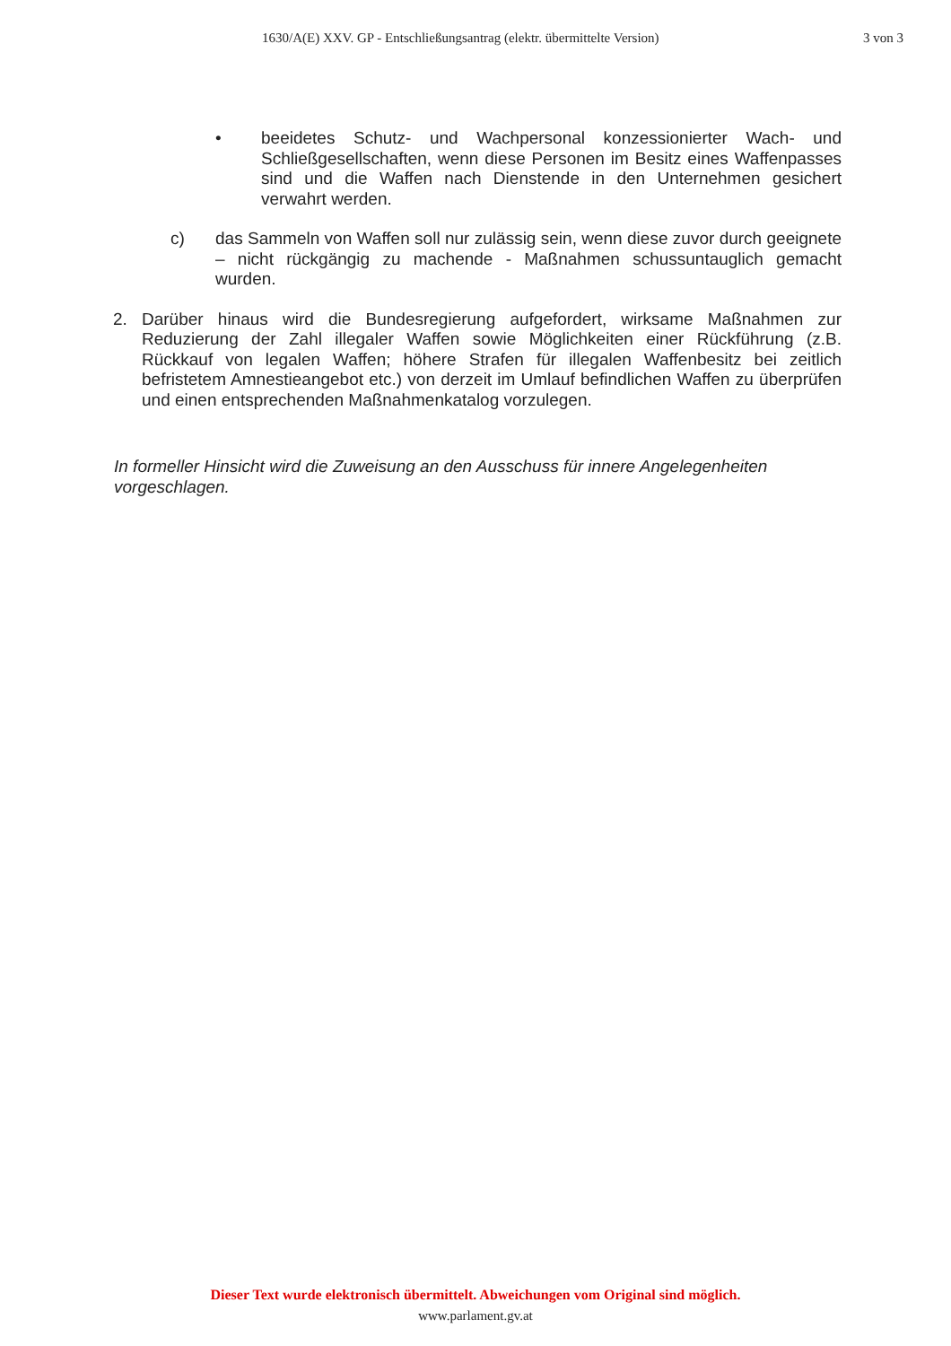1630/A(E) XXV. GP - Entschließungsantrag (elektr. übermittelte Version) 3 von 3
• beeidetes Schutz- und Wachpersonal konzessionierter Wach- und Schließgesellschaften, wenn diese Personen im Besitz eines Waffenpasses sind und die Waffen nach Dienstende in den Unternehmen gesichert verwahrt werden.
c) das Sammeln von Waffen soll nur zulässig sein, wenn diese zuvor durch geeignete – nicht rückgängig zu machende - Maßnahmen schussuntauglich gemacht wurden.
2. Darüber hinaus wird die Bundesregierung aufgefordert, wirksame Maßnahmen zur Reduzierung der Zahl illegaler Waffen sowie Möglichkeiten einer Rückführung (z.B. Rückkauf von legalen Waffen; höhere Strafen für illegalen Waffenbesitz bei zeitlich befristetem Amnestieangebot etc.) von derzeit im Umlauf befindlichen Waffen zu überprüfen und einen entsprechenden Maßnahmenkatalog vorzulegen.
In formeller Hinsicht wird die Zuweisung an den Ausschuss für innere Angelegenheiten vorgeschlagen.
Dieser Text wurde elektronisch übermittelt. Abweichungen vom Original sind möglich.
www.parlament.gv.at